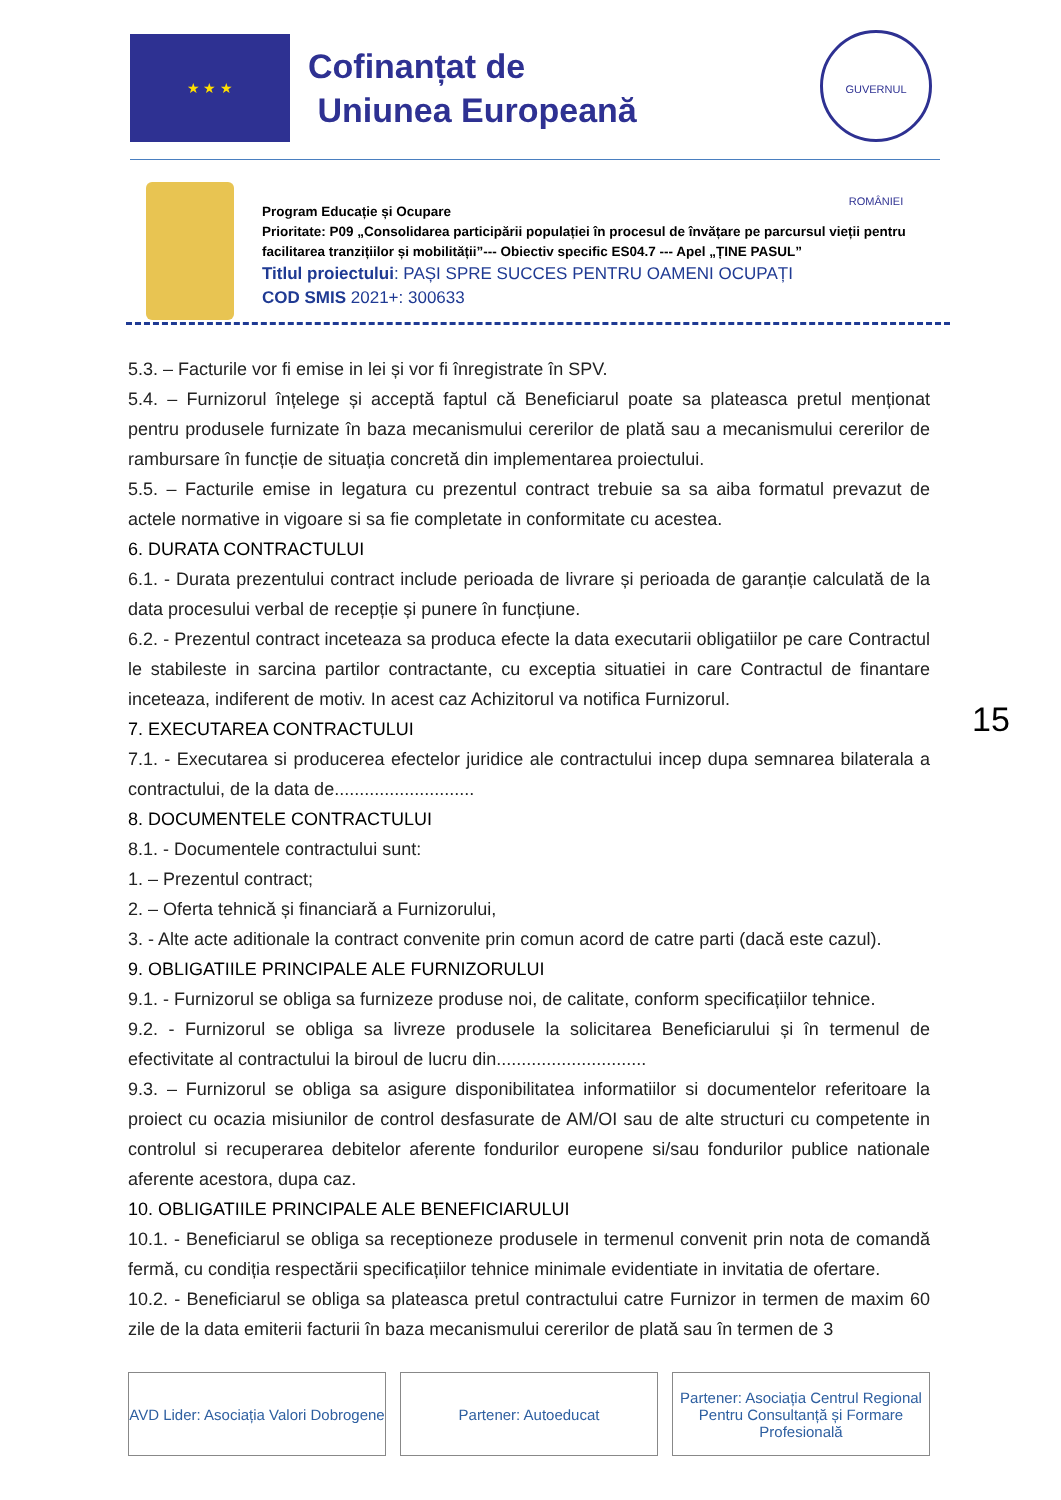★ ★ ★
Cofinanțat de
Uniunea Europeană
GUVERNUL ROMÂNIEI
Program Educație și Ocupare
Prioritate: P09 „Consolidarea participării populației în procesul de învățare pe parcursul vieții pentru facilitarea tranzițiilor și mobilității”--- Obiectiv specific ES04.7 --- Apel „ȚINE PASUL”
Titlul proiectului: PAȘI SPRE SUCCES PENTRU OAMENI OCUPAȚI
COD SMIS 2021+: 300633
5.3. – Facturile vor fi emise in lei și vor fi înregistrate în SPV.
5.4. – Furnizorul înțelege și acceptă faptul că Beneficiarul poate sa plateasca pretul menționat pentru produsele furnizate în baza mecanismului cererilor de plată sau a mecanismului cererilor de rambursare în funcție de situația concretă din implementarea proiectului.
5.5. – Facturile emise in legatura cu prezentul contract trebuie sa sa aiba formatul prevazut de actele normative in vigoare si sa fie completate in conformitate cu acestea.
6. DURATA CONTRACTULUI
6.1. - Durata prezentului contract include perioada de livrare și perioada de garanție calculată de la data procesului verbal de recepție și punere în funcțiune.
6.2. - Prezentul contract inceteaza sa produca efecte la data executarii obligatiilor pe care Contractul le stabileste in sarcina partilor contractante, cu exceptia situatiei in care Contractul de finantare inceteaza, indiferent de motiv. In acest caz Achizitorul va notifica Furnizorul.
7. EXECUTAREA CONTRACTULUI
7.1. - Executarea si producerea efectelor juridice ale contractului incep dupa semnarea bilaterala a contractului, de la data de............................
8. DOCUMENTELE CONTRACTULUI
8.1. - Documentele contractului sunt:
1. – Prezentul contract;
2. – Oferta tehnică și financiară a Furnizorului,
3. - Alte acte aditionale la contract convenite prin comun acord de catre parti (dacă este cazul).
9. OBLIGATIILE PRINCIPALE ALE FURNIZORULUI
9.1. - Furnizorul se obliga sa furnizeze produse noi, de calitate, conform specificațiilor tehnice.
9.2. - Furnizorul se obliga sa livreze produsele la solicitarea Beneficiarului și în termenul de efectivitate al contractului la biroul de lucru din..............................
9.3. – Furnizorul se obliga sa asigure disponibilitatea informatiilor si documentelor referitoare la proiect cu ocazia misiunilor de control desfasurate de AM/OI sau de alte structuri cu competente in controlul si recuperarea debitelor aferente fondurilor europene si/sau fondurilor publice nationale aferente acestora, dupa caz.
10. OBLIGATIILE PRINCIPALE ALE BENEFICIARULUI
10.1. - Beneficiarul se obliga sa receptioneze produsele in termenul convenit prin nota de comandă fermă, cu condiția respectării specificațiilor tehnice minimale evidentiate in invitatia de ofertare.
10.2. - Beneficiarul se obliga sa plateasca pretul contractului catre Furnizor in termen de maxim 60 zile de la data emiterii facturii în baza mecanismului cererilor de plată sau în termen de 3
15
AVD Lider: Asociația Valori Dobrogene
Partener: Autoeducat Partener: Asociația Centrul Regional Pentru Consultanță și Formare Profesională